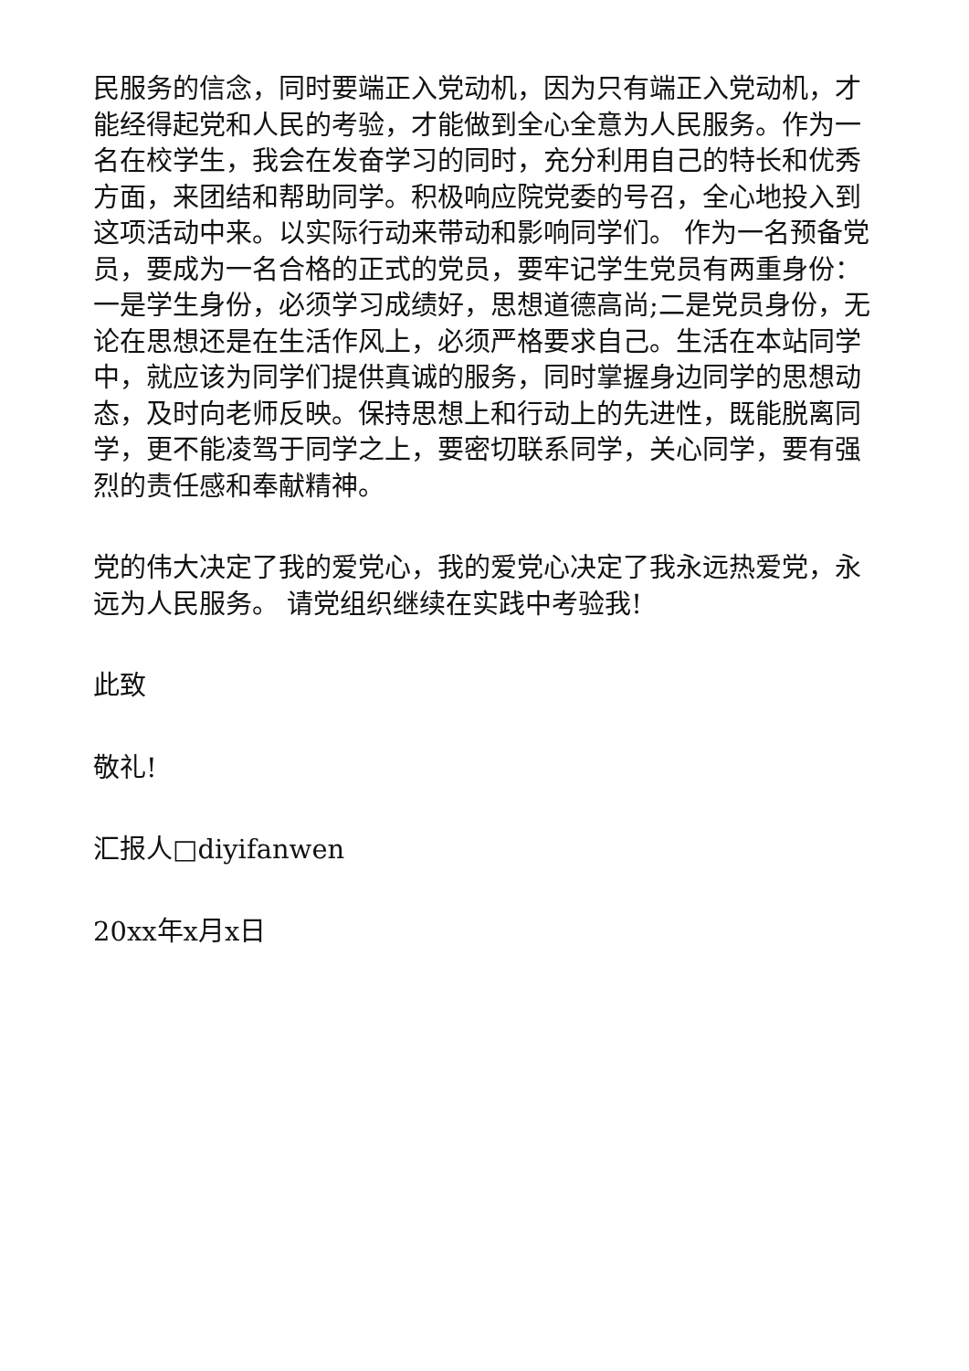民服务的信念，同时要端正入党动机，因为只有端正入党动机，才能经得起党和人民的考验，才能做到全心全意为人民服务。作为一名在校学生，我会在发奋学习的同时，充分利用自己的特长和优秀方面，来团结和帮助同学。积极响应院党委的号召，全心地投入到这项活动中来。以实际行动来带动和影响同学们。 作为一名预备党员，要成为一名合格的正式的党员，要牢记学生党员有两重身份：一是学生身份，必须学习成绩好，思想道德高尚;二是党员身份，无论在思想还是在生活作风上，必须严格要求自己。生活在本站同学中，就应该为同学们提供真诚的服务，同时掌握身边同学的思想动态，及时向老师反映。保持思想上和行动上的先进性，既能脱离同学，更不能凌驾于同学之上，要密切联系同学，关心同学，要有强烈的责任感和奉献精神。
党的伟大决定了我的爱党心，我的爱党心决定了我永远热爱党，永远为人民服务。 请党组织继续在实践中考验我!
此致
敬礼!
汇报人□diyifanwen
20xx年x月x日